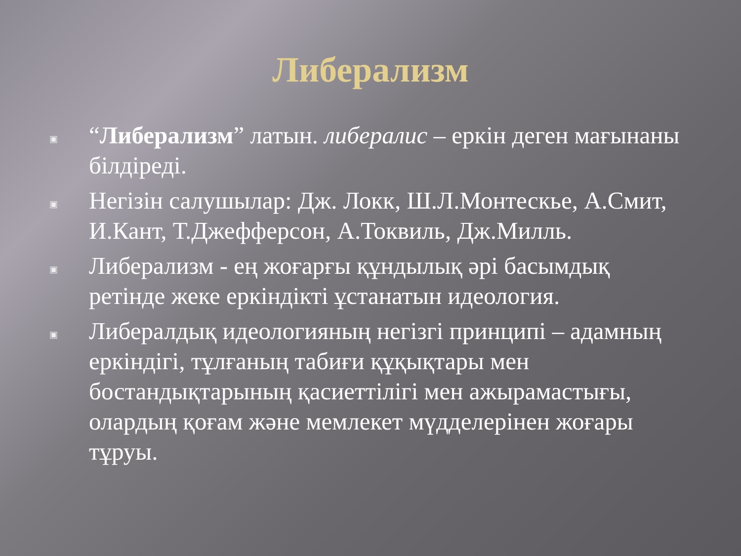Либерализм
▣ “Либерализм” латын. либералис – еркін деген мағынаны білдіреді.
▣ Негізін салушылар: Дж. Локк, Ш.Л.Монтескье, А.Смит, И.Кант, Т.Джефферсон, А.Токвиль, Дж.Милль.
▣ Либерализм - ең жоғарғы құндылық әрі басымдық ретінде жеке еркіндікті ұстанатын идеология.
▣ Либералдық идеологияның негізгі принципі – адамның еркіндігі, тұлғаның табиғи құқықтары мен бостандықтарының қасиеттілігі мен ажырамастығы, олардың қоғам және мемлекет мүдделерінен жоғары тұруы.